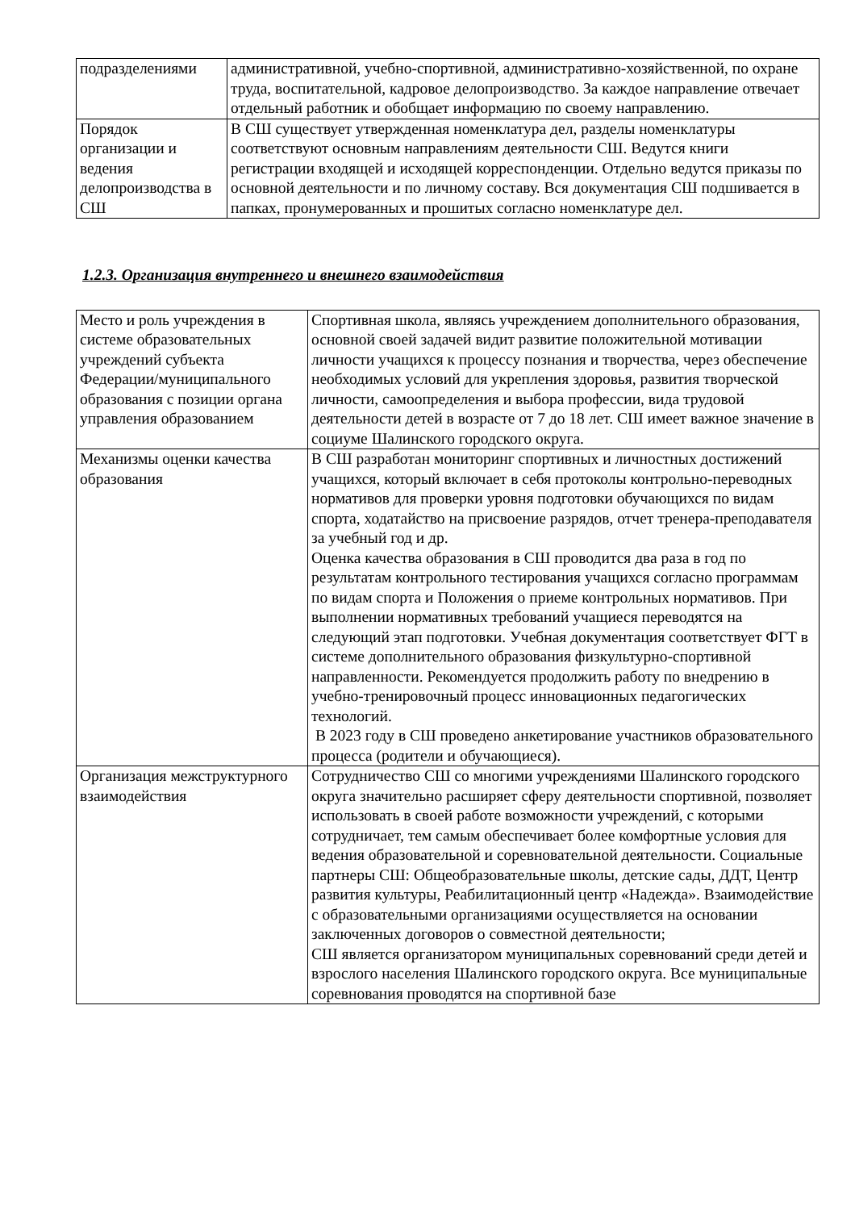| подразделениями | административной, учебно-спортивной, административно-хозяйственной, по охране труда, воспитательной, кадровое делопроизводство. За каждое направление отвечает отдельный работник и обобщает информацию по своему направлению. |
| Порядок организации и ведения делопроизводства в СШ | В СШ существует утвержденная номенклатура дел, разделы номенклатуры соответствуют основным направлениям деятельности СШ. Ведутся книги регистрации входящей и исходящей корреспонденции. Отдельно ведутся приказы по основной деятельности и по личному составу. Вся документация СШ подшивается в папках, пронумерованных и прошитых согласно номенклатуре дел. |
1.2.3. Организация внутреннего и внешнего взаимодействия
| Место и роль учреждения в системе образовательных учреждений субъекта Федерации/муниципального образования с позиции органа управления образованием | Спортивная школа, являясь учреждением дополнительного образования, основной своей задачей видит развитие положительной мотивации личности учащихся к процессу познания и творчества, через обеспечение необходимых условий для укрепления здоровья, развития творческой личности, самоопределения и выбора профессии, вида трудовой деятельности детей в возрасте от 7 до 18 лет. СШ имеет важное значение в социуме Шалинского городского округа. |
| Механизмы оценки качества образования | В СШ разработан мониторинг спортивных и личностных достижений учащихся, который включает в себя протоколы контрольно-переводных нормативов для проверки уровня подготовки обучающихся по видам спорта, ходатайство на присвоение разрядов, отчет тренера-преподавателя за учебный год и др. Оценка качества образования в СШ проводится два раза в год по результатам контрольного тестирования учащихся согласно программам по видам спорта и Положения о приеме контрольных нормативов. При выполнении нормативных требований учащиеся переводятся на следующий этап подготовки. Учебная документация соответствует ФГТ в системе дополнительного образования физкультурно-спортивной направленности. Рекомендуется продолжить работу по внедрению в учебно-тренировочный процесс инновационных педагогических технологий. В 2023 году в СШ проведено анкетирование участников образовательного процесса (родители и обучающиеся). |
| Организация межструктурного взаимодействия | Сотрудничество СШ со многими учреждениями Шалинского городского округа значительно расширяет сферу деятельности спортивной, позволяет использовать в своей работе возможности учреждений, с которыми сотрудничает, тем самым обеспечивает более комфортные условия для ведения образовательной и соревновательной деятельности. Социальные партнеры СШ: Общеобразовательные школы, детские сады, ДДТ, Центр развития культуры, Реабилитационный центр «Надежда». Взаимодействие с образовательными организациями осуществляется на основании заключенных договоров о совместной деятельности; СШ является организатором муниципальных соревнований среди детей и взрослого населения Шалинского городского округа. Все муниципальные соревнования проводятся на спортивной базе |